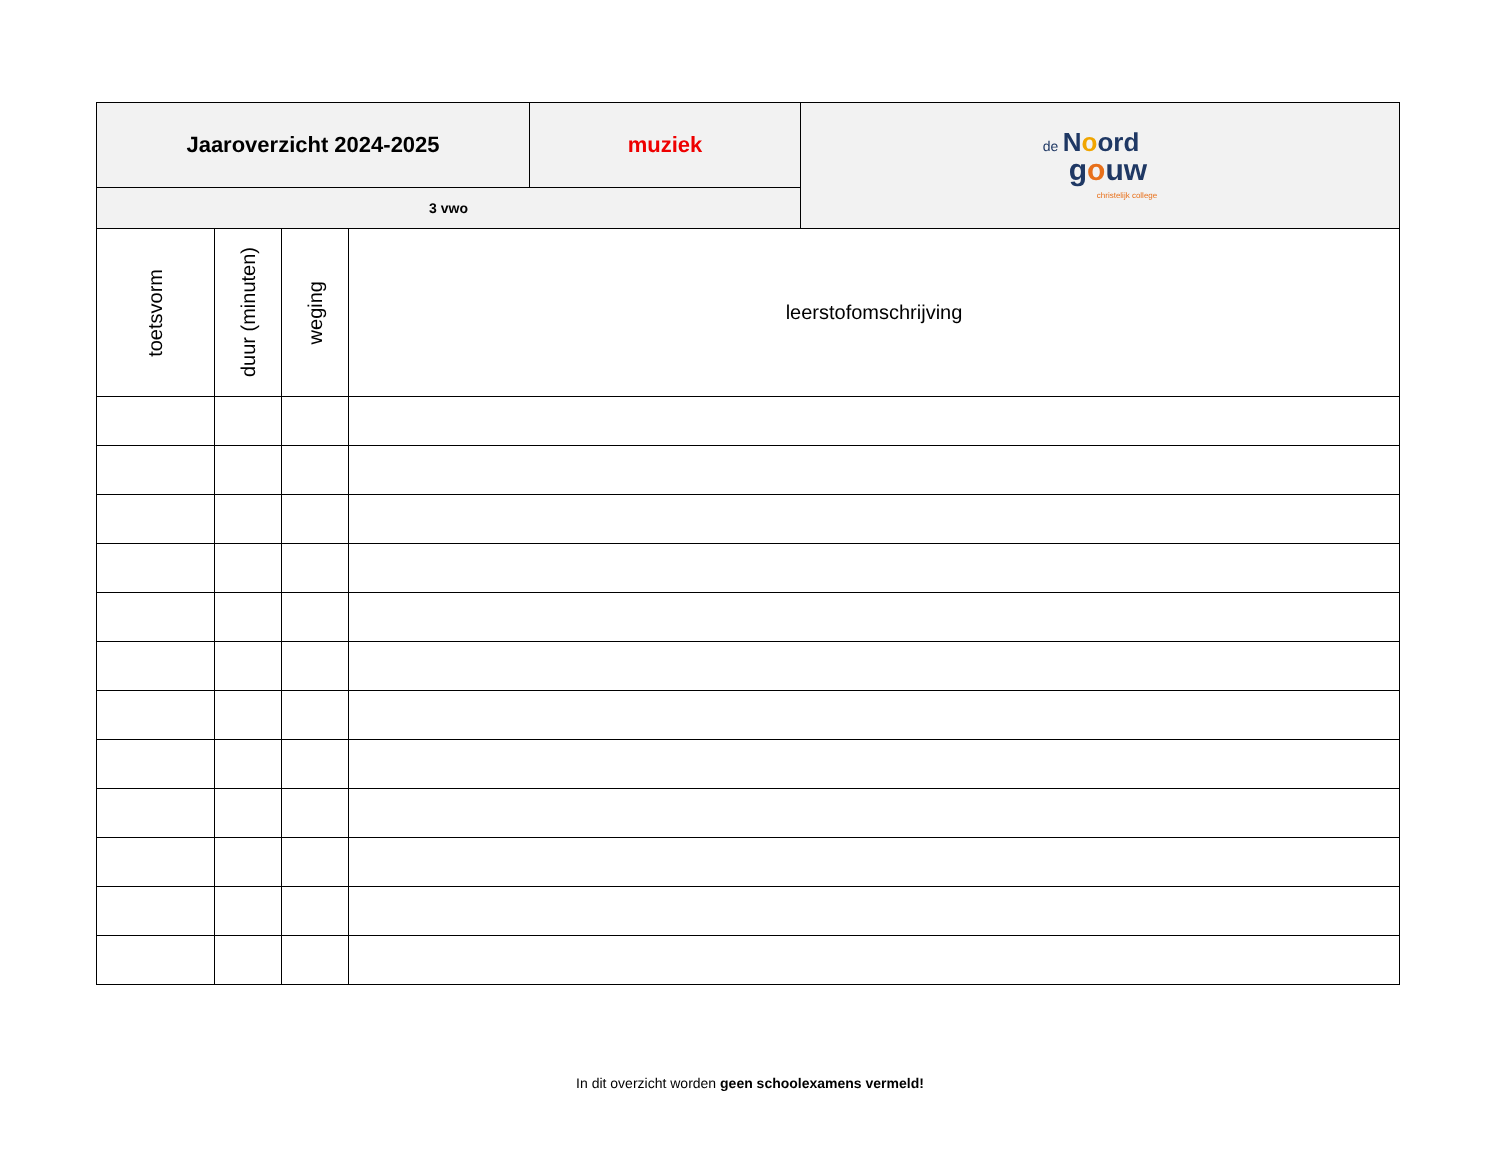| Jaaroverzicht 2024-2025 | muziek | de N o ord g o uw christelijk college |
| 3 vwo | | |
| toetsvorm | duur (minuten) | weging | leerstofomschrijving |
In dit overzicht worden geen schoolexamens vermeld!